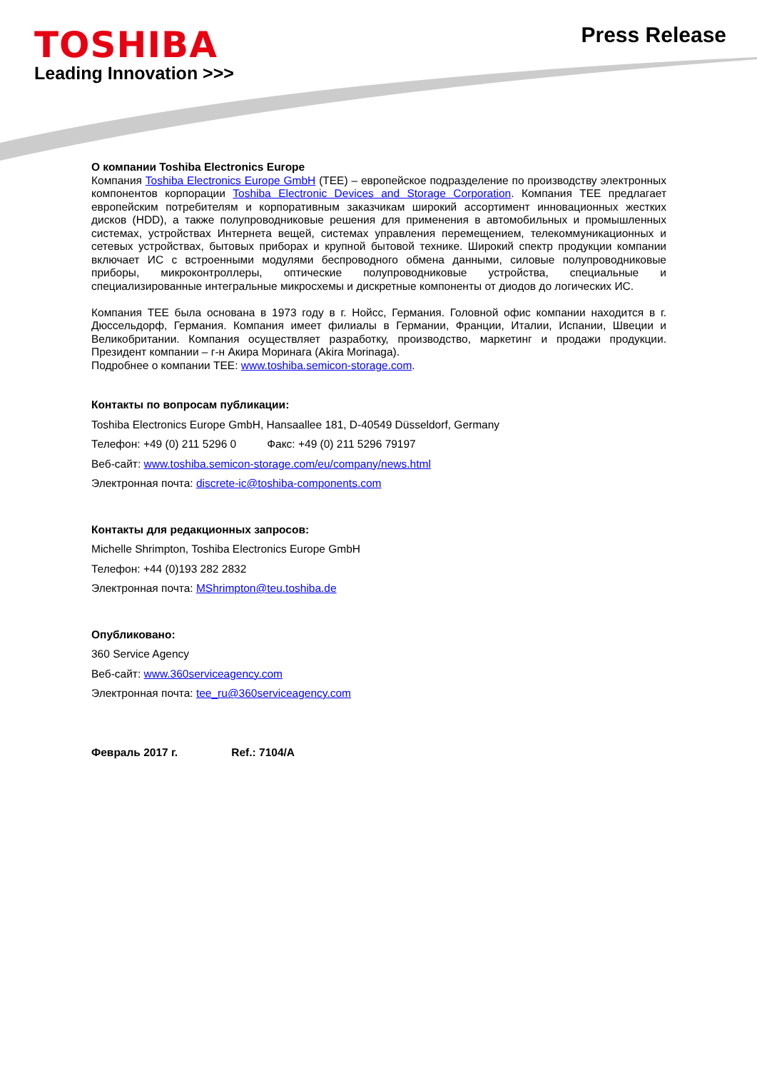TOSHIBA
Leading Innovation >>>
Press Release
О компании Toshiba Electronics Europe
Компания Toshiba Electronics Europe GmbH (TEE) – европейское подразделение по производству электронных компонентов корпорации Toshiba Electronic Devices and Storage Corporation. Компания TEE предлагает европейским потребителям и корпоративным заказчикам широкий ассортимент инновационных жестких дисков (HDD), а также полупроводниковые решения для применения в автомобильных и промышленных системах, устройствах Интернета вещей, системах управления перемещением, телекоммуникационных и сетевых устройствах, бытовых приборах и крупной бытовой технике. Широкий спектр продукции компании включает ИС с встроенными модулями беспроводного обмена данными, силовые полупроводниковые приборы, микроконтроллеры, оптические полупроводниковые устройства, специальные и специализированные интегральные микросхемы и дискретные компоненты от диодов до логических ИС.
Компания TEE была основана в 1973 году в г. Нойсс, Германия. Головной офис компании находится в г. Дюссельдорф, Германия. Компания имеет филиалы в Германии, Франции, Италии, Испании, Швеции и Великобритании. Компания осуществляет разработку, производство, маркетинг и продажи продукции. Президент компании – г-н Акира Моринага (Akira Morinaga).
Подробнее о компании TEE: www.toshiba.semicon-storage.com.
Контакты по вопросам публикации:
Toshiba Electronics Europe GmbH, Hansaallee 181, D-40549 Düsseldorf, Germany
Телефон: +49 (0) 211 5296 0 Факс: +49 (0) 211 5296 79197
Веб-сайт: www.toshiba.semicon-storage.com/eu/company/news.html
Электронная почта: discrete-ic@toshiba-components.com
Контакты для редакционных запросов:
Michelle Shrimpton, Toshiba Electronics Europe GmbH
Телефон: +44 (0)193 282 2832
Электронная почта: MShrimpton@teu.toshiba.de
Опубликовано:
360 Service Agency
Веб-сайт: www.360serviceagency.com
Электронная почта: tee_ru@360serviceagency.com
Февраль 2017 г. Ref.: 7104/A